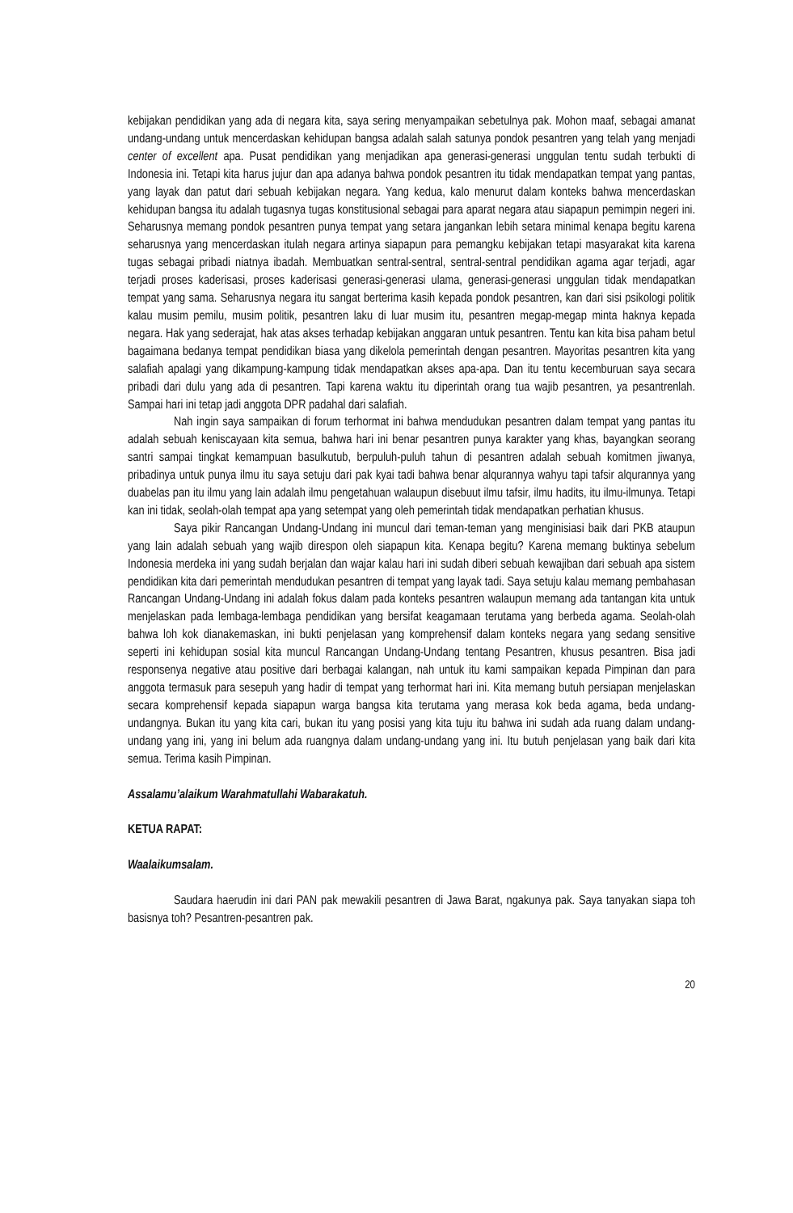kebijakan pendidikan yang ada di negara kita, saya sering menyampaikan sebetulnya pak. Mohon maaf, sebagai amanat undang-undang untuk mencerdaskan kehidupan bangsa adalah salah satunya pondok pesantren yang telah yang menjadi center of excellent apa. Pusat pendidikan yang menjadikan apa generasi-generasi unggulan tentu sudah terbukti di Indonesia ini. Tetapi kita harus jujur dan apa adanya bahwa pondok pesantren itu tidak mendapatkan tempat yang pantas, yang layak dan patut dari sebuah kebijakan negara. Yang kedua, kalo menurut dalam konteks bahwa mencerdaskan kehidupan bangsa itu adalah tugasnya tugas konstitusional sebagai para aparat negara atau siapapun pemimpin negeri ini. Seharusnya memang pondok pesantren punya tempat yang setara jangankan lebih setara minimal kenapa begitu karena seharusnya yang mencerdaskan itulah negara artinya siapapun para pemangku kebijakan tetapi masyarakat kita karena tugas sebagai pribadi niatnya ibadah. Membuatkan sentral-sentral, sentral-sentral pendidikan agama agar terjadi, agar terjadi proses kaderisasi, proses kaderisasi generasi-generasi ulama, generasi-generasi unggulan tidak mendapatkan tempat yang sama. Seharusnya negara itu sangat berterima kasih kepada pondok pesantren, kan dari sisi psikologi politik kalau musim pemilu, musim politik, pesantren laku di luar musim itu, pesantren megap-megap minta haknya kepada negara. Hak yang sederajat, hak atas akses terhadap kebijakan anggaran untuk pesantren. Tentu kan kita bisa paham betul bagaimana bedanya tempat pendidikan biasa yang dikelola pemerintah dengan pesantren. Mayoritas pesantren kita yang salafiah apalagi yang dikampung-kampung tidak mendapatkan akses apa-apa. Dan itu tentu kecemburuan saya secara pribadi dari dulu yang ada di pesantren. Tapi karena waktu itu diperintah orang tua wajib pesantren, ya pesantrenlah. Sampai hari ini tetap jadi anggota DPR padahal dari salafiah.
Nah ingin saya sampaikan di forum terhormat ini bahwa mendudukan pesantren dalam tempat yang pantas itu adalah sebuah keniscayaan kita semua, bahwa hari ini benar pesantren punya karakter yang khas, bayangkan seorang santri sampai tingkat kemampuan basulkutub, berpuluh-puluh tahun di pesantren adalah sebuah komitmen jiwanya, pribadinya untuk punya ilmu itu saya setuju dari pak kyai tadi bahwa benar alqurannya wahyu tapi tafsir alqurannya yang duabelas pan itu ilmu yang lain adalah ilmu pengetahuan walaupun disebuut ilmu tafsir, ilmu hadits, itu ilmu-ilmunya. Tetapi kan ini tidak, seolah-olah tempat apa yang setempat yang oleh pemerintah tidak mendapatkan perhatian khusus.
Saya pikir Rancangan Undang-Undang ini muncul dari teman-teman yang menginisiasi baik dari PKB ataupun yang lain adalah sebuah yang wajib direspon oleh siapapun kita. Kenapa begitu? Karena memang buktinya sebelum Indonesia merdeka ini yang sudah berjalan dan wajar kalau hari ini sudah diberi sebuah kewajiban dari sebuah apa sistem pendidikan kita dari pemerintah mendudukan pesantren di tempat yang layak tadi. Saya setuju kalau memang pembahasan Rancangan Undang-Undang ini adalah fokus dalam pada konteks pesantren walaupun memang ada tantangan kita untuk menjelaskan pada lembaga-lembaga pendidikan yang bersifat keagamaan terutama yang berbeda agama. Seolah-olah bahwa loh kok dianakemaskan, ini bukti penjelasan yang komprehensif dalam konteks negara yang sedang sensitive seperti ini kehidupan sosial kita muncul Rancangan Undang-Undang tentang Pesantren, khusus pesantren. Bisa jadi responsenya negative atau positive dari berbagai kalangan, nah untuk itu kami sampaikan kepada Pimpinan dan para anggota termasuk para sesepuh yang hadir di tempat yang terhormat hari ini. Kita memang butuh persiapan menjelaskan secara komprehensif kepada siapapun warga bangsa kita terutama yang merasa kok beda agama, beda undang-undangnya. Bukan itu yang kita cari, bukan itu yang posisi yang kita tuju itu bahwa ini sudah ada ruang dalam undang-undang yang ini, yang ini belum ada ruangnya dalam undang-undang yang ini. Itu butuh penjelasan yang baik dari kita semua. Terima kasih Pimpinan.
Assalamu’alaikum Warahmatullahi Wabarakatuh.
KETUA RAPAT:
Waalaikumsalam.
Saudara haerudin ini dari PAN pak mewakili pesantren di Jawa Barat, ngakunya pak. Saya tanyakan siapa toh basisnya toh? Pesantren-pesantren pak.
20